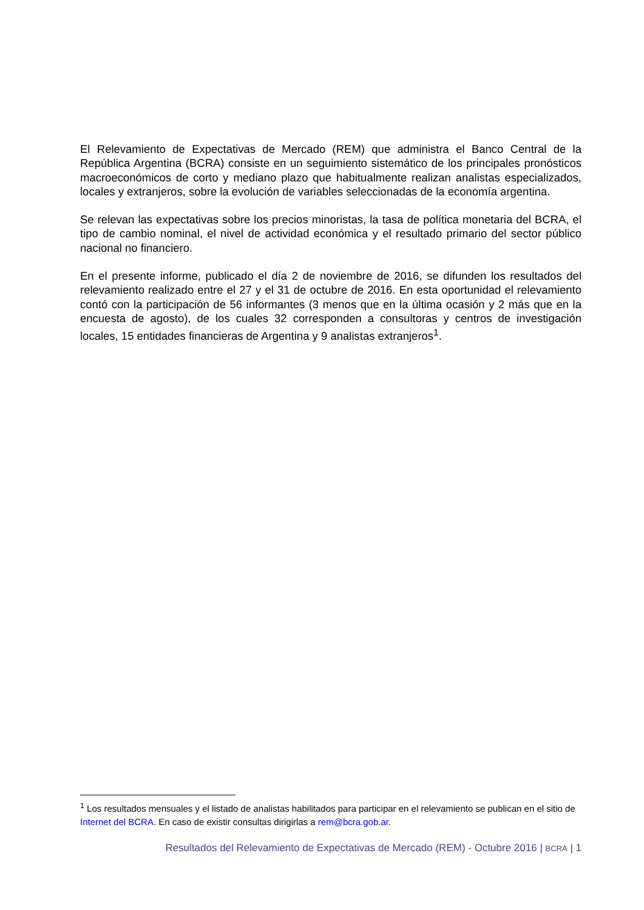El Relevamiento de Expectativas de Mercado (REM) que administra el Banco Central de la República Argentina (BCRA) consiste en un seguimiento sistemático de los principales pronósticos macroeconómicos de corto y mediano plazo que habitualmente realizan analistas especializados, locales y extranjeros, sobre la evolución de variables seleccionadas de la economía argentina.
Se relevan las expectativas sobre los precios minoristas, la tasa de política monetaria del BCRA, el tipo de cambio nominal, el nivel de actividad económica y el resultado primario del sector público nacional no financiero.
En el presente informe, publicado el día 2 de noviembre de 2016, se difunden los resultados del relevamiento realizado entre el 27 y el 31 de octubre de 2016. En esta oportunidad el relevamiento contó con la participación de 56 informantes (3 menos que en la última ocasión y 2 más que en la encuesta de agosto), de los cuales 32 corresponden a consultoras y centros de investigación locales, 15 entidades financieras de Argentina y 9 analistas extranjeros<sup>1</sup>.
<sup>1</sup> Los resultados mensuales y el listado de analistas habilitados para participar en el relevamiento se publican en el sitio de Internet del BCRA. En caso de existir consultas dirigirlas a rem@bcra.gob.ar.
Resultados del Relevamiento de Expectativas de Mercado (REM) - Octubre 2016 | BCRA | 1